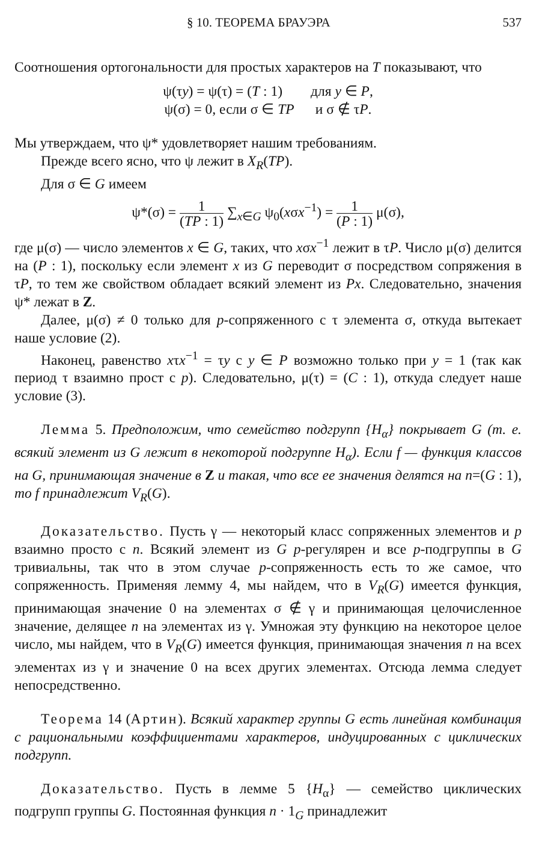§ 10. ТЕОРЕМА БРАУЭРА 537
Соотношения ортогональности для простых характеров на T показывают, что
ψ(τy) = ψ(τ) = (T : 1) для y ∈ P,
ψ(σ) = 0, если σ ∈ TP и σ ∉ τP.
Мы утверждаем, что ψ* удовлетворяет нашим требованиям.
Прежде всего ясно, что ψ лежит в X<sub>R</sub>(TP).
Для σ ∈ G имеем
ψ*(σ) = 1 (TP : 1) ∑<sub>x∈G</sub> ψ<sub>0</sub>(xσx<sup>−1</sup>) = 1 (P : 1) μ(σ),
где μ(σ) — число элементов x ∈ G, таких, что xσx<sup>−1</sup> лежит в τP. Число μ(σ) делится на (P : 1), поскольку если элемент x из G переводит σ посредством сопряжения в τP, то тем же свойством обладает всякий элемент из Px. Следовательно, значения ψ* лежат в Z.
Далее, μ(σ) ≠ 0 только для p-сопряженного с τ элемента σ, откуда вытекает наше условие (2).
Наконец, равенство xτx<sup>−1</sup> = τy с y ∈ P возможно только при y = 1 (так как период τ взаимно прост с p). Следовательно, μ(τ) = (C : 1), откуда следует наше условие (3).
Лемма 5. Предположим, что семейство подгрупп {H<sub>α</sub>} покрывает G (т. е. всякий элемент из G лежит в некоторой подгруппе H<sub>α</sub>). Если f — функция классов на G, принимающая значение в Z и такая, что все ее значения делятся на n=(G : 1), то f принадлежит V<sub>R</sub>(G).
Доказательство. Пусть γ — некоторый класс сопряженных элементов и p взаимно просто с n. Всякий элемент из G p-регулярен и все p-подгруппы в G тривиальны, так что в этом случае p-сопряженность есть то же самое, что сопряженность. Применяя лемму 4, мы найдем, что в V<sub>R</sub>(G) имеется функция, принимающая значение 0 на элементах σ ∉ γ и принимающая целочисленное значение, делящее n на элементах из γ. Умножая эту функцию на некоторое целое число, мы найдем, что в V<sub>R</sub>(G) имеется функция, принимающая значения n на всех элементах из γ и значение 0 на всех других элементах. Отсюда лемма следует непосредственно.
Теорема 14 (Артин). Всякий характер группы G есть линейная комбинация с рациональными коэффициентами характеров, индуцированных с циклических подгрупп.
Доказательство. Пусть в лемме 5 {H<sub>α</sub>} — семейство циклических подгрупп группы G. Постоянная функция n · 1<sub>G</sub> принадлежит